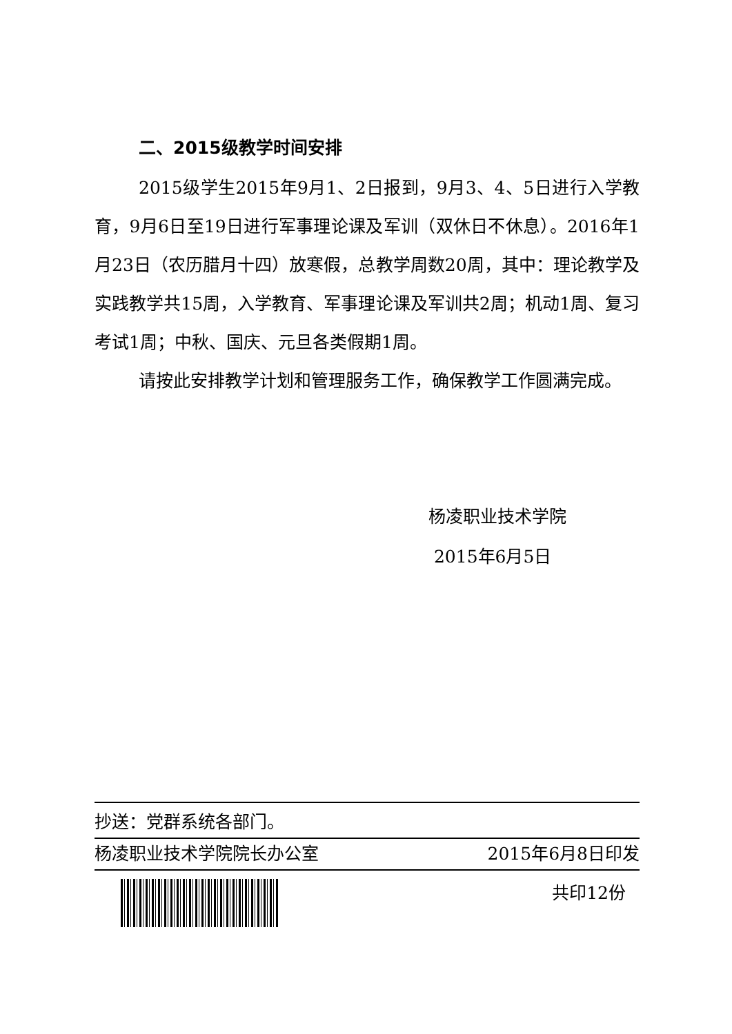二、2015级教学时间安排
2015级学生2015年9月1、2日报到，9月3、4、5日进行入学教育，9月6日至19日进行军事理论课及军训（双休日不休息）。2016年1月23日（农历腊月十四）放寒假，总教学周数20周，其中：理论教学及实践教学共15周，入学教育、军事理论课及军训共2周；机动1周、复习考试1周；中秋、国庆、元旦各类假期1周。
请按此安排教学计划和管理服务工作，确保教学工作圆满完成。
杨凌职业技术学院
2015年6月5日
抄送：党群系统各部门。
杨凌职业技术学院院长办公室 2015年6月8日印发
共印12份